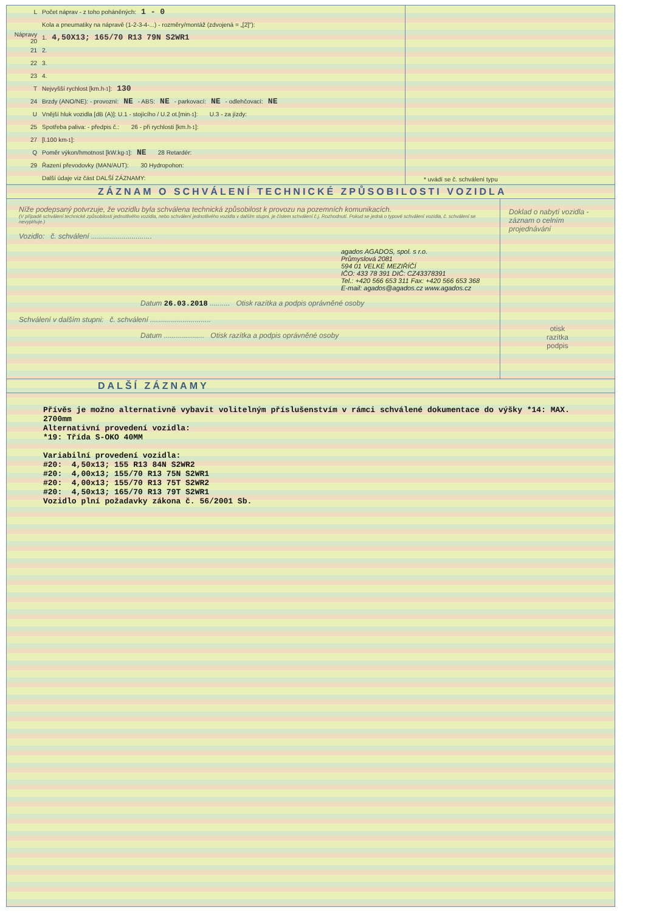L Počet náprav - z toho poháněných: 1 - 0
Kola a pneumatiky na nápravě (1-2-3-4-...) - rozměry/montáž (zdvojená = „[2]"):
Nápravy 20 1. 4,50X13; 165/70 R13 79N S2WR1
21 2.
22 3.
23 4.
T Nejvyšší rychlost [km.h<sup>-1</sup>]: 130
24 Brzdy (ANO/NE): - provozní: NE - ABS: NE - parkovací: NE - odlehčovací: NE
U Vnější hluk vozidla [dB (A)]: U.1 - stojícího / U.2 ot.[min<sup>-1</sup>]: U.3 - za jízdy:
25 Spotřeba paliva: - předpis č.: 26 - při rychlosti [km.h<sup>-1</sup>]:
27 [l.100 km<sup>-1</sup>]:
Q Poměr výkon/hmotnost [kW.kg<sup>-1</sup>]: NE 28 Retardér:
29 Řazení převodovky (MAN/AUT): 30 Hydropohon:
Další údaje viz část DALŠÍ ZÁZNAMY:
* uvádí se č. schválení typu
ZÁZNAM O SCHVÁLENÍ TECHNICKÉ ZPŮSOBILOSTI VOZIDLA
Níže podepsaný potvrzuje, že vozidlu byla schválena technická způsobilost k provozu na pozemních komunikacích.
(V případě schválení technické způsobilosti jednotlivého vozidla, nebo schválení jednotlivého vozidla v dalším stupni, je číslem schválení č.j. Rozhodnutí. Pokud se jedná o typové schválení vozidla, č. schválení se nevyplňuje.)
Vozidlo: č. schválení ..............................
agados AGADOS, spol. s r.o.
Průmyslová 2081
594 01 VELKÉ MEZIŘÍČÍ
IČO: 433 78 391 DIČ: CZ43378391
Tel.: +420 566 653 311 Fax: +420 566 653 368
E-mail: agados@agados.cz www.agados.cz
Datum 26.03.2018 .......... Otisk razítka a podpis oprávněné osoby
Schválení v dalším stupni: č. schválení ..............................
Datum .................... Otisk razítka a podpis oprávněné osoby
Doklad o nabytí vozidla - záznam o celním projednávání
otisk
razítka
podpis
DALŠÍ ZÁZNAMY
Přívěs je možno alternativně vybavit volitelným příslušenstvím v rámci schválené dokumentace do výšky *14: MAX. 2700mm Alternativní provedení vozidla: *19: Třída S-OKO 40MM Variabilní provedení vozidla: #20: 4,50x13; 155 R13 84N S2WR2 #20: 4,00x13; 155/70 R13 75N S2WR1 #20: 4,00x13; 155/70 R13 75T S2WR2 #20: 4,50x13; 165/70 R13 79T S2WR1 Vozidlo plní požadavky zákona č. 56/2001 Sb.